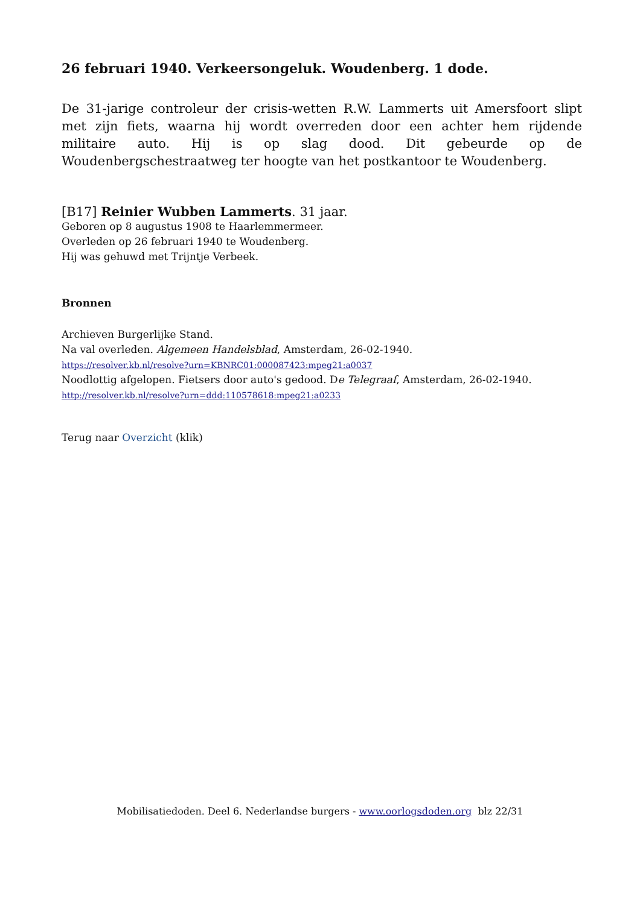26 februari 1940. Verkeersongeluk. Woudenberg. 1 dode.
De 31-jarige controleur der crisis-wetten R.W. Lammerts uit Amersfoort slipt met zijn fiets, waarna hij wordt overreden door een achter hem rijdende militaire auto. Hij is op slag dood. Dit gebeurde op de Woudenbergschestraatweg ter hoogte van het postkantoor te Woudenberg.
[B17] Reinier Wubben Lammerts. 31 jaar.
Geboren op 8 augustus 1908 te Haarlemmermeer.
Overleden op 26 februari 1940 te Woudenberg.
Hij was gehuwd met Trijntje Verbeek.
Bronnen
Archieven Burgerlijke Stand.
Na val overleden. Algemeen Handelsblad, Amsterdam, 26-02-1940.
https://resolver.kb.nl/resolve?urn=KBNRC01:000087423:mpeg21:a0037
Noodlottig afgelopen. Fietsers door auto's gedood. De Telegraaf, Amsterdam, 26-02-1940.
http://resolver.kb.nl/resolve?urn=ddd:110578618:mpeg21:a0233
Terug naar Overzicht (klik)
Mobilisatiedoden. Deel 6. Nederlandse burgers - www.oorlogsdoden.org blz 22/31